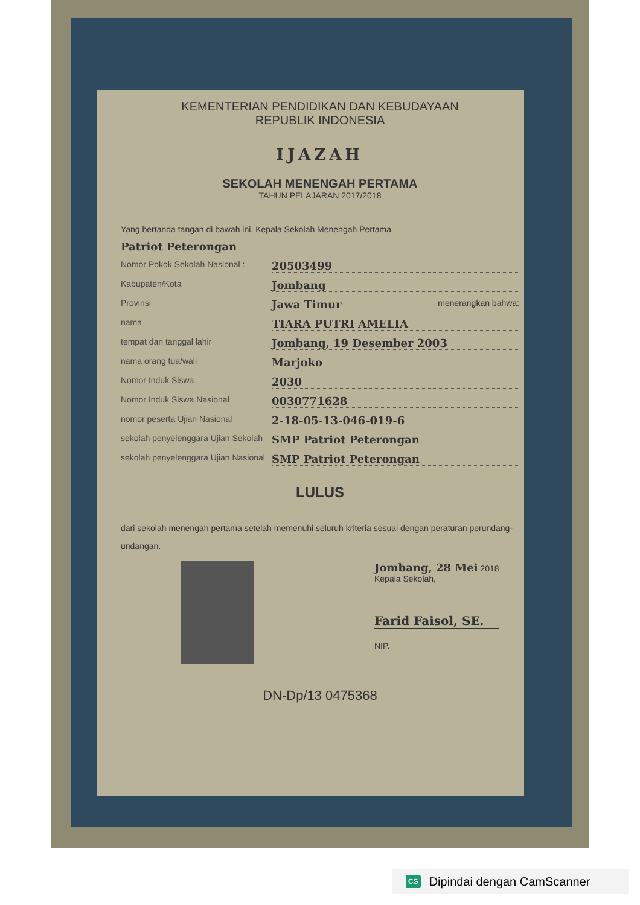KEMENTERIAN PENDIDIKAN DAN KEBUDAYAAN
REPUBLIK INDONESIA
IJAZAH
SEKOLAH MENENGAH PERTAMA
TAHUN PELAJARAN 2017/2018
Yang bertanda tangan di bawah ini, Kepala Sekolah Menengah Pertama
Patriot Peterongan
Nomor Pokok Sekolah Nasional : 20503499
Kabupaten/Kota Jombang
Provinsi Jawa Timur menerangkan bahwa:
nama TIARA PUTRI AMELIA
tempat dan tanggal lahir Jombang, 19 Desember 2003
nama orang tua/wali Marjoko
Nomor Induk Siswa 2030
Nomor Induk Siswa Nasional 0030771628
nomor peserta Ujian Nasional 2-18-05-13-046-019-6
sekolah penyelenggara Ujian Sekolah SMP Patriot Peterongan
sekolah penyelenggara Ujian Nasional SMP Patriot Peterongan
LULUS
dari sekolah menengah pertama setelah memenuhi seluruh kriteria sesuai dengan peraturan perundang-undangan.
Jombang, 28 Mei 2018
Kepala Sekolah,
Farid Faisol, SE.
NIP.
DN-Dp/13 0475368
CS Dipindai dengan CamScanner